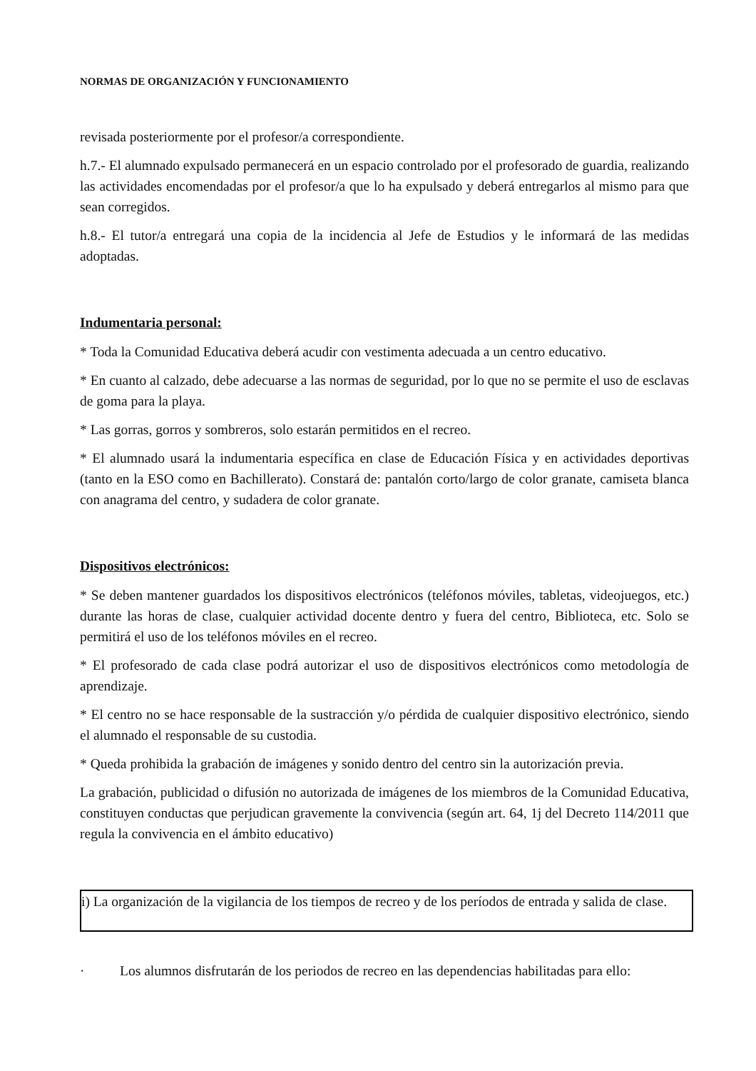NORMAS DE ORGANIZACIÓN Y FUNCIONAMIENTO
revisada posteriormente por el profesor/a correspondiente.
h.7.- El alumnado expulsado permanecerá en un espacio controlado por el profesorado de guardia, realizando las actividades encomendadas por el profesor/a que lo ha expulsado y deberá entregarlos al mismo para que sean corregidos.
h.8.- El tutor/a entregará una copia de la incidencia al Jefe de Estudios y le informará de las medidas adoptadas.
Indumentaria personal:
* Toda la Comunidad Educativa deberá acudir con vestimenta adecuada a un centro educativo.
* En cuanto al calzado, debe adecuarse a las normas de seguridad, por lo que no se permite el uso de esclavas de goma para la playa.
* Las gorras, gorros y sombreros, solo estarán permitidos en el recreo.
* El alumnado usará la indumentaria específica en clase de Educación Física y en actividades deportivas (tanto en la ESO como en Bachillerato). Constará de: pantalón corto/largo de color granate, camiseta blanca con anagrama del centro, y sudadera de color granate.
Dispositivos electrónicos:
* Se deben mantener guardados los dispositivos electrónicos (teléfonos móviles, tabletas, videojuegos, etc.) durante las horas de clase, cualquier actividad docente dentro y fuera del centro, Biblioteca, etc. Solo se permitirá el uso de los teléfonos móviles en el recreo.
* El profesorado de cada clase podrá autorizar el uso de dispositivos electrónicos como metodología de aprendizaje.
* El centro no se hace responsable de la sustracción y/o pérdida de cualquier dispositivo electrónico, siendo el alumnado el responsable de su custodia.
* Queda prohibida la grabación de imágenes y sonido dentro del centro sin la autorización previa.
La grabación, publicidad o difusión no autorizada de imágenes de los miembros de la Comunidad Educativa, constituyen conductas que perjudican gravemente la convivencia (según art. 64, 1j del Decreto 114/2011 que regula la convivencia en el ámbito educativo)
i) La organización de la vigilancia de los tiempos de recreo y de los períodos de entrada y salida de clase.
· Los alumnos disfrutarán de los periodos de recreo en las dependencias habilitadas para ello: